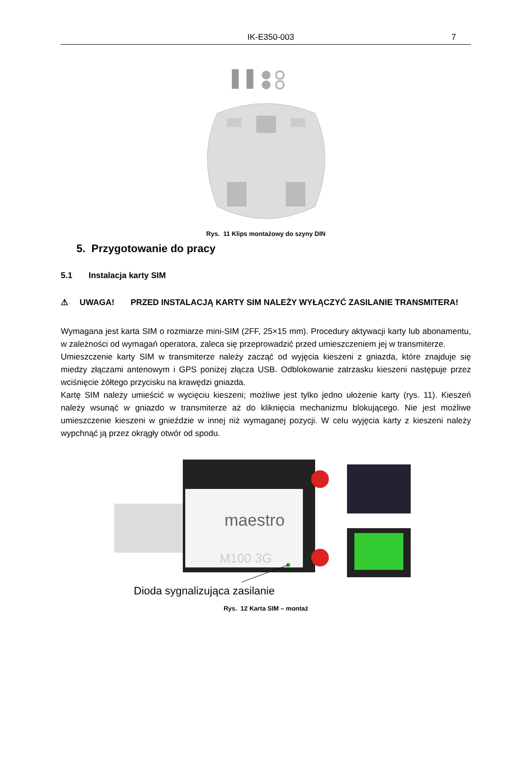IK-E350-003 7
Rys. 11 Klips montażowy do szyny DIN
5. Przygotowanie do pracy
5.1 Instalacja karty SIM
⚠ UWAGA! PRZED INSTALACJĄ KARTY SIM NALEŻY WYŁĄCZYĆ ZASILANIE TRANSMITERA!
Wymagana jest karta SIM o rozmiarze mini-SIM (2FF, 25×15 mm). Procedury aktywacji karty lub abonamentu, w zależności od wymagań operatora, zaleca się przeprowadzić przed umieszczeniem jej w transmiterze.
Umieszczenie karty SIM w transmiterze należy zacząć od wyjęcia kieszeni z gniazda, które znajduje się miedzy złączami antenowym i GPS poniżej złącza USB. Odblokowanie zatrzasku kieszeni następuje przez wciśnięcie żółtego przycisku na krawędzi gniazda.
Kartę SIM należy umieścić w wycięciu kieszeni; możliwe jest tylko jedno ułożenie karty (rys. 11). Kieszeń należy wsunąć w gniazdo w transmiterze aż do kliknięcia mechanizmu blokującego. Nie jest możliwe umieszczenie kieszeni w gnieździe w innej niż wymaganej pozycji. W celu wyjęcia karty z kieszeni należy wypchnąć ją przez okrągły otwór od spodu.
maestro
M100 3G
Dioda sygnalizująca zasilanie
Rys. 12 Karta SIM – montaż